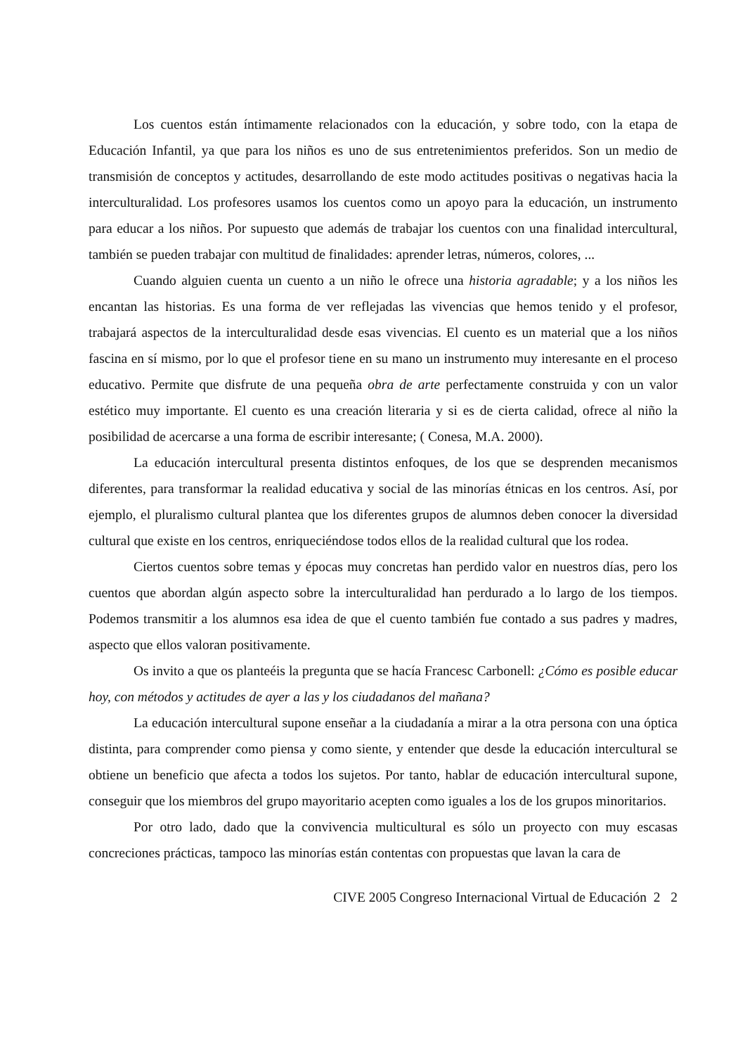Los cuentos están íntimamente relacionados con la educación, y sobre todo, con la etapa de Educación Infantil, ya que para los niños es uno de sus entretenimientos preferidos. Son un medio de transmisión de conceptos y actitudes, desarrollando de este modo actitudes positivas o negativas hacia la interculturalidad. Los profesores usamos los cuentos como un apoyo para la educación, un instrumento para educar a los niños. Por supuesto que además de trabajar los cuentos con una finalidad intercultural, también se pueden trabajar con multitud de finalidades: aprender letras, números, colores, ...
Cuando alguien cuenta un cuento a un niño le ofrece una historia agradable; y a los niños les encantan las historias. Es una forma de ver reflejadas las vivencias que hemos tenido y el profesor, trabajará aspectos de la interculturalidad desde esas vivencias. El cuento es un material que a los niños fascina en sí mismo, por lo que el profesor tiene en su mano un instrumento muy interesante en el proceso educativo. Permite que disfrute de una pequeña obra de arte perfectamente construida y con un valor estético muy importante. El cuento es una creación literaria y si es de cierta calidad, ofrece al niño la posibilidad de acercarse a una forma de escribir interesante; ( Conesa, M.A. 2000).
La educación intercultural presenta distintos enfoques, de los que se desprenden mecanismos diferentes, para transformar la realidad educativa y social de las minorías étnicas en los centros. Así, por ejemplo, el pluralismo cultural plantea que los diferentes grupos de alumnos deben conocer la diversidad cultural que existe en los centros, enriqueciéndose todos ellos de la realidad cultural que los rodea.
Ciertos cuentos sobre temas y épocas muy concretas han perdido valor en nuestros días, pero los cuentos que abordan algún aspecto sobre la interculturalidad han perdurado a lo largo de los tiempos. Podemos transmitir a los alumnos esa idea de que el cuento también fue contado a sus padres y madres, aspecto que ellos valoran positivamente.
Os invito a que os planteéis la pregunta que se hacía Francesc Carbonell: ¿Cómo es posible educar hoy, con métodos y actitudes de ayer a las y los ciudadanos del mañana?
La educación intercultural supone enseñar a la ciudadanía a mirar a la otra persona con una óptica distinta, para comprender como piensa y como siente, y entender que desde la educación intercultural se obtiene un beneficio que afecta a todos los sujetos. Por tanto, hablar de educación intercultural supone, conseguir que los miembros del grupo mayoritario acepten como iguales a los de los grupos minoritarios.
Por otro lado, dado que la convivencia multicultural es sólo un proyecto con muy escasas concreciones prácticas, tampoco las minorías están contentas con propuestas que lavan la cara de
CIVE 2005 Congreso Internacional Virtual de Educación 2 2